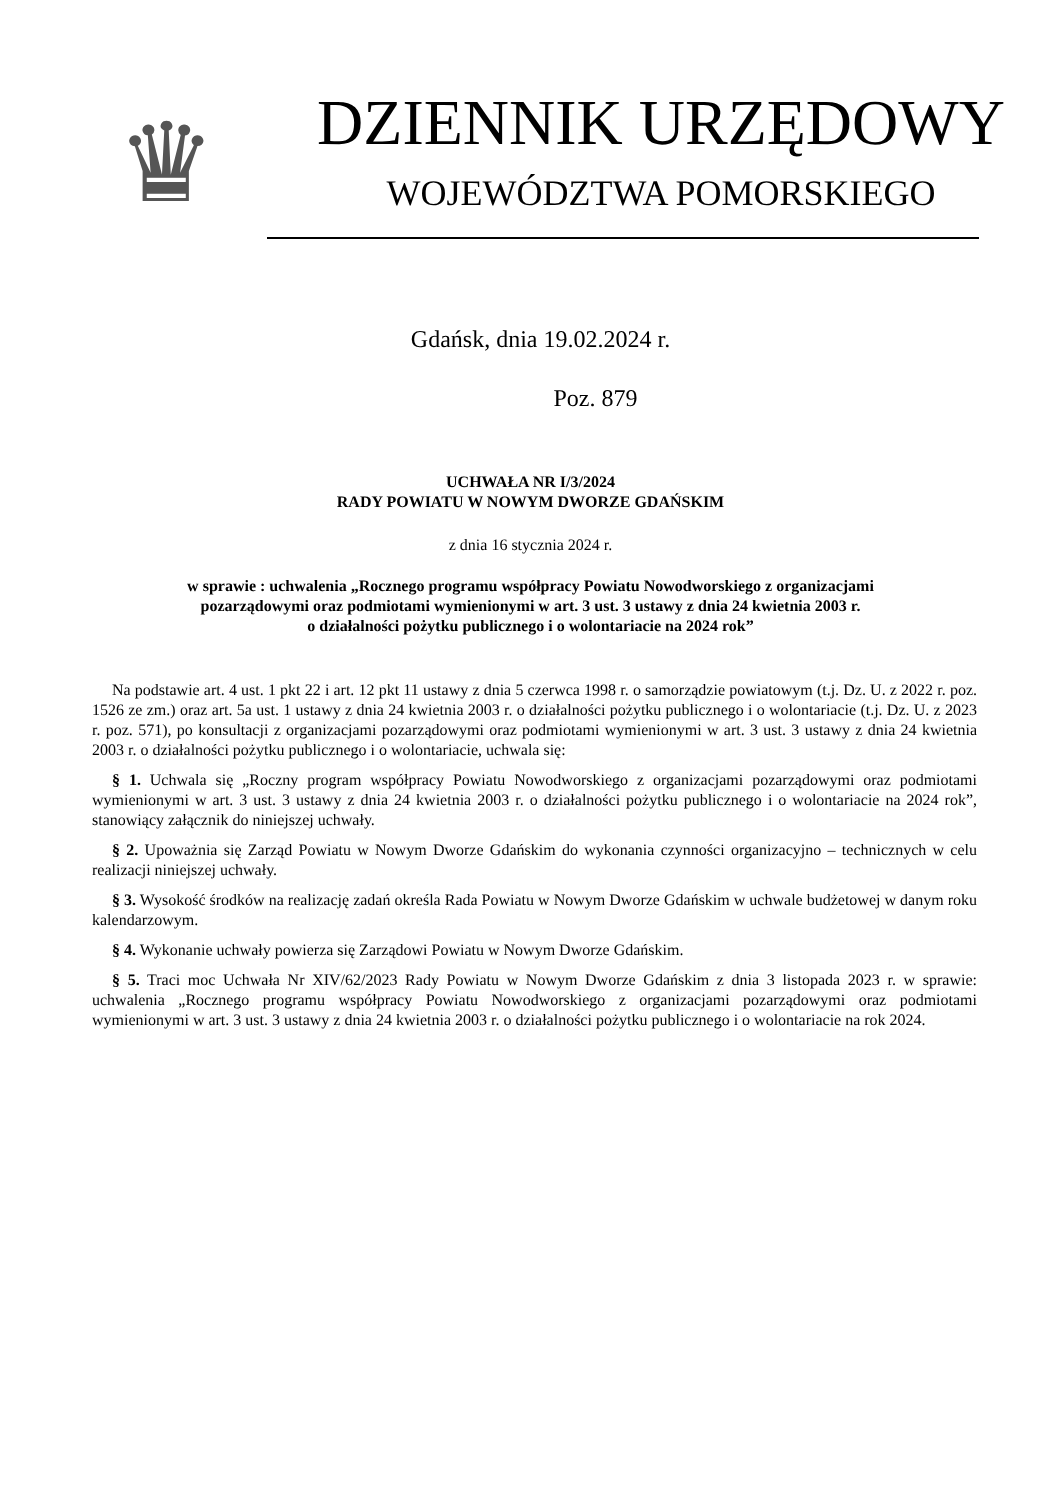♛
DZIENNIK URZĘDOWY
WOJEWÓDZTWA POMORSKIEGO
Gdańsk, dnia 19.02.2024 r.
Poz. 879
UCHWAŁA NR I/3/2024
RADY POWIATU W NOWYM DWORZE GDAŃSKIM
z dnia 16 stycznia 2024 r.
w sprawie : uchwalenia „Rocznego programu współpracy Powiatu Nowodworskiego z organizacjami
pozarządowymi oraz podmiotami wymienionymi w art. 3 ust. 3 ustawy z dnia 24 kwietnia 2003 r.
o działalności pożytku publicznego i o wolontariacie na 2024 rok”
Na podstawie art. 4 ust. 1 pkt 22 i art. 12 pkt 11 ustawy z dnia 5 czerwca 1998 r. o samorządzie powiatowym (t.j. Dz. U. z 2022 r. poz. 1526 ze zm.) oraz art. 5a ust. 1 ustawy z dnia 24 kwietnia 2003 r. o działalności pożytku publicznego i o wolontariacie (t.j. Dz. U. z 2023 r. poz. 571), po konsultacji z organizacjami pozarządowymi oraz podmiotami wymienionymi w art. 3 ust. 3 ustawy z dnia 24 kwietnia 2003 r. o działalności pożytku publicznego i o wolontariacie, uchwala się:
§ 1. Uchwala się „Roczny program współpracy Powiatu Nowodworskiego z organizacjami pozarządowymi oraz podmiotami wymienionymi w art. 3 ust. 3 ustawy z dnia 24 kwietnia 2003 r. o działalności pożytku publicznego i o wolontariacie na 2024 rok”, stanowiący załącznik do niniejszej uchwały.
§ 2. Upoważnia się Zarząd Powiatu w Nowym Dworze Gdańskim do wykonania czynności organizacyjno – technicznych w celu realizacji niniejszej uchwały.
§ 3. Wysokość środków na realizację zadań określa Rada Powiatu w Nowym Dworze Gdańskim w uchwale budżetowej w danym roku kalendarzowym.
§ 4. Wykonanie uchwały powierza się Zarządowi Powiatu w Nowym Dworze Gdańskim.
§ 5. Traci moc Uchwała Nr XIV/62/2023 Rady Powiatu w Nowym Dworze Gdańskim z dnia 3 listopada 2023 r. w sprawie: uchwalenia „Rocznego programu współpracy Powiatu Nowodworskiego z organizacjami pozarządowymi oraz podmiotami wymienionymi w art. 3 ust. 3 ustawy z dnia 24 kwietnia 2003 r. o działalności pożytku publicznego i o wolontariacie na rok 2024.